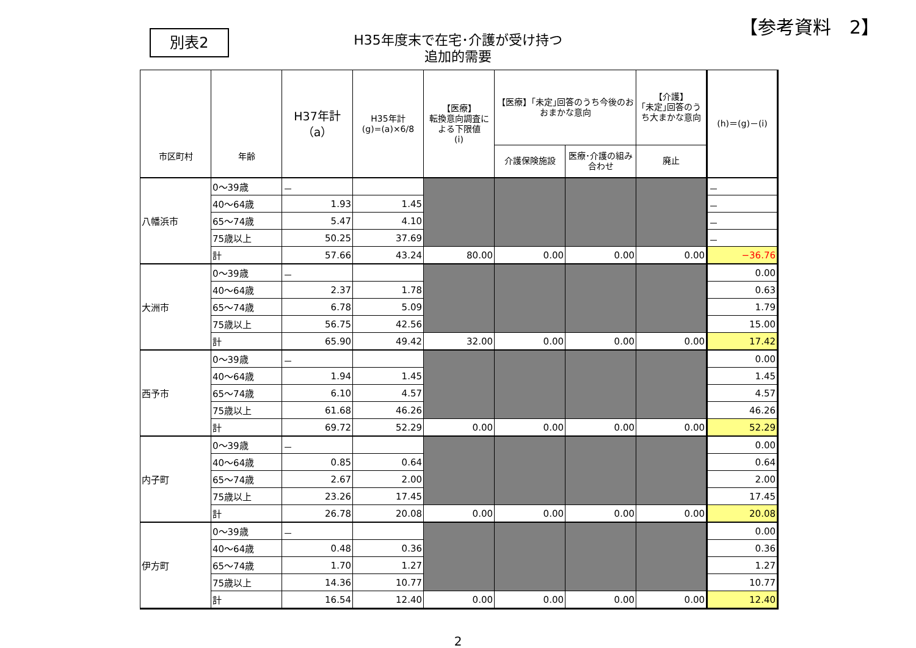【参考資料　2】
別表2
H35年度末で在宅･介護が受け持つ
追加的需要
| 市区町村 | 年齢 | H37年計 （a） | H35年計 (g)=(a)×6/8 | 【医療】 転換意向調査による下限値 (i) | 【医療】｢未定｣回答のうち今後のおおまかな意向 | | 【介護】 ｢未定｣回答のうち大まかな意向 | (h)＝(g)－(i) |
| --- | --- | --- | --- | --- | --- | --- | --- | --- |
| | | | | | 介護保険施設 | 医療･介護の組み合わせ | 廃止 | |
| 八幡浜市 | 0～39歳 | － | | | | | | － |
| | 40～64歳 | 1.93 | 1.45 | | | | | － |
| | 65～74歳 | 5.47 | 4.10 | | | | | － |
| | 75歳以上 | 50.25 | 37.69 | | | | | － |
| | 計 | 57.66 | 43.24 | 80.00 | 0.00 | 0.00 | 0.00 | −36.76 |
| 大洲市 | 0～39歳 | － | | | | | | 0.00 |
| | 40～64歳 | 2.37 | 1.78 | | | | | 0.63 |
| | 65～74歳 | 6.78 | 5.09 | | | | | 1.79 |
| | 75歳以上 | 56.75 | 42.56 | | | | | 15.00 |
| | 計 | 65.90 | 49.42 | 32.00 | 0.00 | 0.00 | 0.00 | 17.42 |
| 西予市 | 0～39歳 | － | | | | | | 0.00 |
| | 40～64歳 | 1.94 | 1.45 | | | | | 1.45 |
| | 65～74歳 | 6.10 | 4.57 | | | | | 4.57 |
| | 75歳以上 | 61.68 | 46.26 | | | | | 46.26 |
| | 計 | 69.72 | 52.29 | 0.00 | 0.00 | 0.00 | 0.00 | 52.29 |
| 内子町 | 0～39歳 | － | | | | | | 0.00 |
| | 40～64歳 | 0.85 | 0.64 | | | | | 0.64 |
| | 65～74歳 | 2.67 | 2.00 | | | | | 2.00 |
| | 75歳以上 | 23.26 | 17.45 | | | | | 17.45 |
| | 計 | 26.78 | 20.08 | 0.00 | 0.00 | 0.00 | 0.00 | 20.08 |
| 伊方町 | 0～39歳 | － | | | | | | 0.00 |
| | 40～64歳 | 0.48 | 0.36 | | | | | 0.36 |
| | 65～74歳 | 1.70 | 1.27 | | | | | 1.27 |
| | 75歳以上 | 14.36 | 10.77 | | | | | 10.77 |
| | 計 | 16.54 | 12.40 | 0.00 | 0.00 | 0.00 | 0.00 | 12.40 |
2